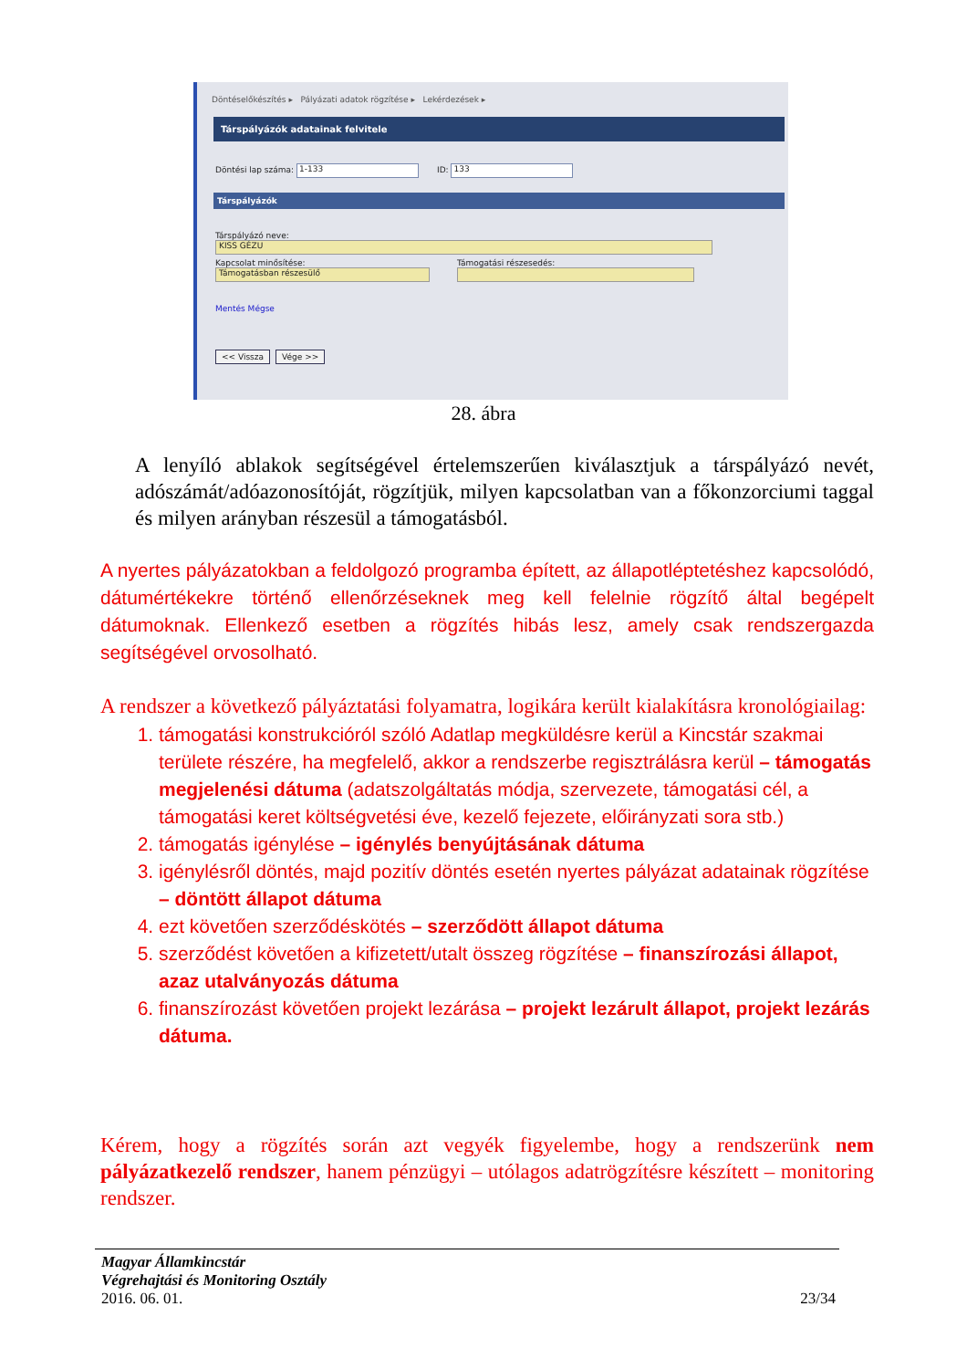Döntéselőkészítés ▸ Pályázati adatok rögzítése ▸ Lekérdezések ▸
Társpályázók adatainak felvitele
Döntési lap száma: 1-133 ID: 133
Társpályázók
Társpályázó neve:
KISS GÉZU
Kapcsolat minősítése:
Támogatásban részesülő
Támogatási részesedés:
Mentés Mégse
<< Vissza Vége >>
28. ábra
A lenyíló ablakok segítségével értelemszerűen kiválasztjuk a társpályázó nevét, adószámát/adóazonosítóját, rögzítjük, milyen kapcsolatban van a főkonzorciumi taggal és milyen arányban részesül a támogatásból.
A nyertes pályázatokban a feldolgozó programba épített, az állapotléptetéshez kapcsolódó, dátumértékekre történő ellenőrzéseknek meg kell felelnie rögzítő által begépelt dátumoknak. Ellenkező esetben a rögzítés hibás lesz, amely csak rendszergazda segítségével orvosolható.
A rendszer a következő pályáztatási folyamatra, logikára került kialakításra kronológiailag:
1. támogatási konstrukcióról szóló Adatlap megküldésre kerül a Kincstár szakmai területe részére, ha megfelelő, akkor a rendszerbe regisztrálásra kerül – támogatás megjelenési dátuma (adatszolgáltatás módja, szervezete, támogatási cél, a támogatási keret költségvetési éve, kezelő fejezete, előirányzati sora stb.)
2. támogatás igénylése – igénylés benyújtásának dátuma
3. igénylésről döntés, majd pozitív döntés esetén nyertes pályázat adatainak rögzítése – döntött állapot dátuma
4. ezt követően szerződéskötés – szerződött állapot dátuma
5. szerződést követően a kifizetett/utalt összeg rögzítése – finanszírozási állapot, azaz utalványozás dátuma
6. finanszírozást követően projekt lezárása – projekt lezárult állapot, projekt lezárás dátuma.
Kérem, hogy a rögzítés során azt vegyék figyelembe, hogy a rendszerünk nem pályázatkezelő rendszer, hanem pénzügyi – utólagos adatrögzítésre készített – monitoring rendszer.
Magyar Államkincstár
Végrehajtási és Monitoring Osztály
2016. 06. 01. 23/34